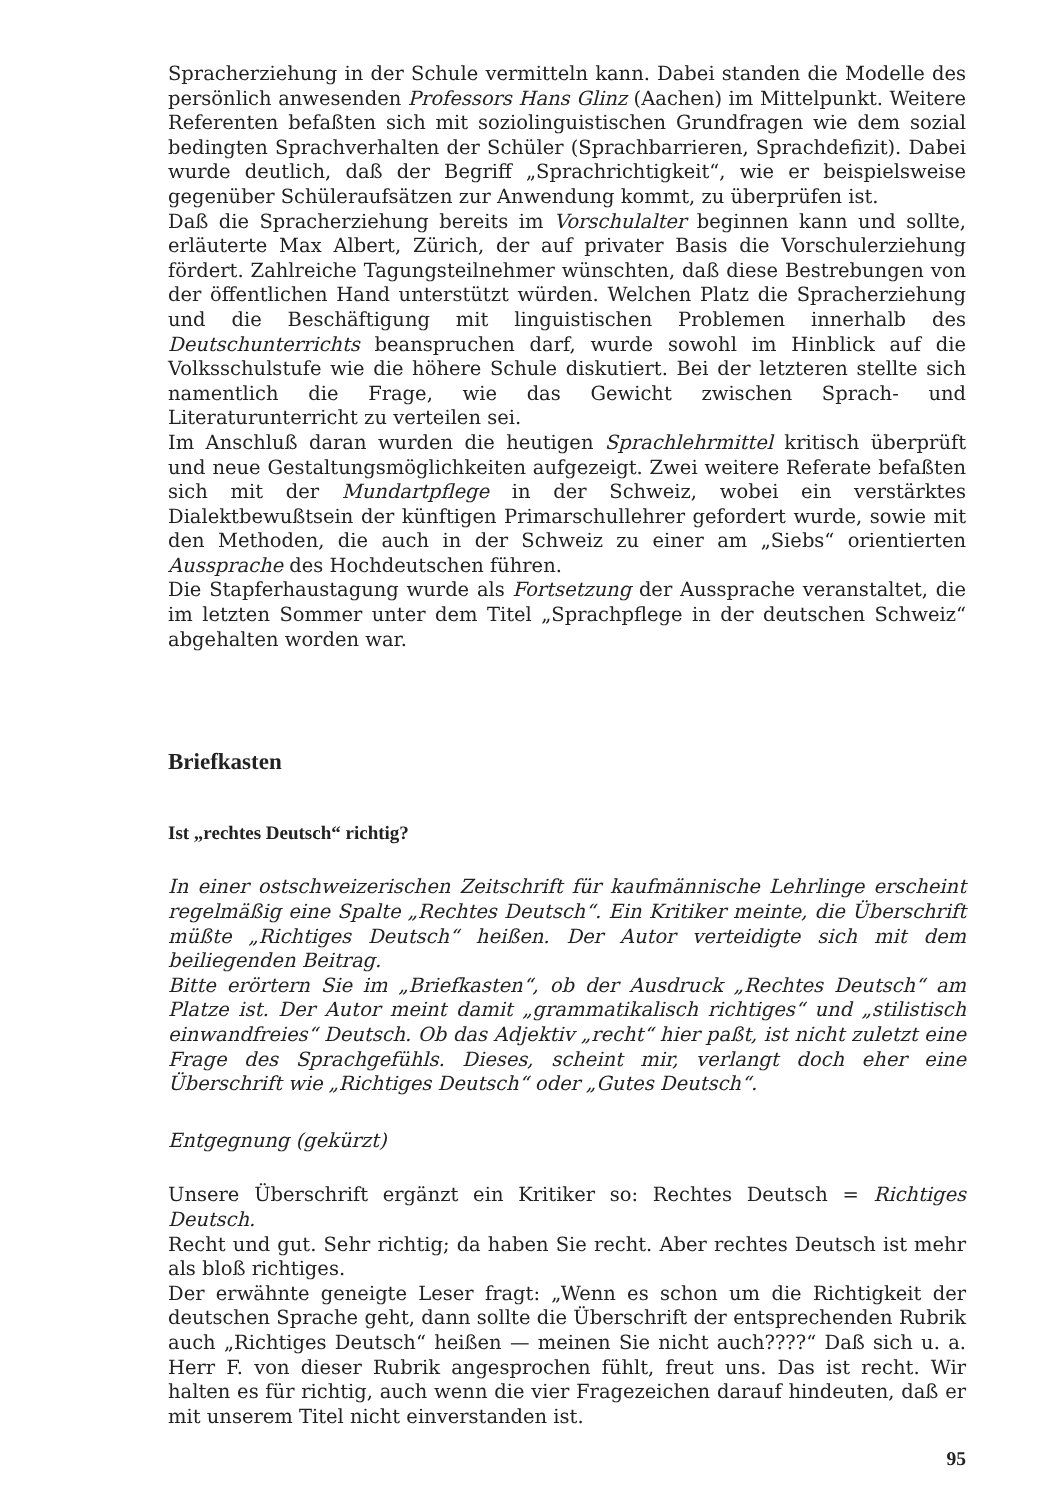Spracherziehung in der Schule vermitteln kann. Dabei standen die Modelle des persönlich anwesenden Professors Hans Glinz (Aachen) im Mittelpunkt. Weitere Referenten befaßten sich mit soziolinguistischen Grundfragen wie dem sozial bedingten Sprachverhalten der Schüler (Sprachbarrieren, Sprachdefizit). Dabei wurde deutlich, daß der Begriff „Sprachrichtigkeit“, wie er beispielsweise gegenüber Schüleraufsätzen zur Anwendung kommt, zu überprüfen ist.
Daß die Spracherziehung bereits im Vorschulalter beginnen kann und sollte, erläuterte Max Albert, Zürich, der auf privater Basis die Vorschulerziehung fördert. Zahlreiche Tagungsteilnehmer wünschten, daß diese Bestrebungen von der öffentlichen Hand unterstützt würden. Welchen Platz die Spracherziehung und die Beschäftigung mit linguistischen Problemen innerhalb des Deutschunterrichts beanspruchen darf, wurde sowohl im Hinblick auf die Volksschulstufe wie die höhere Schule diskutiert. Bei der letzteren stellte sich namentlich die Frage, wie das Gewicht zwischen Sprach- und Literaturunterricht zu verteilen sei.
Im Anschluß daran wurden die heutigen Sprachlehrmittel kritisch überprüft und neue Gestaltungsmöglichkeiten aufgezeigt. Zwei weitere Referate befaßten sich mit der Mundartpflege in der Schweiz, wobei ein verstärktes Dialektbewußtsein der künftigen Primarschullehrer gefordert wurde, sowie mit den Methoden, die auch in der Schweiz zu einer am „Siebs“ orientierten Aussprache des Hochdeutschen führen.
Die Stapferhaustagung wurde als Fortsetzung der Aussprache veranstaltet, die im letzten Sommer unter dem Titel „Sprachpflege in der deutschen Schweiz“ abgehalten worden war.
Briefkasten
Ist „rechtes Deutsch“ richtig?
In einer ostschweizerischen Zeitschrift für kaufmännische Lehrlinge erscheint regelmäßig eine Spalte „Rechtes Deutsch“. Ein Kritiker meinte, die Überschrift müßte „Richtiges Deutsch“ heißen. Der Autor verteidigte sich mit dem beiliegenden Beitrag.
Bitte erörtern Sie im „Briefkasten“, ob der Ausdruck „Rechtes Deutsch“ am Platze ist. Der Autor meint damit „grammatikalisch richtiges“ und „stilistisch einwandfreies“ Deutsch. Ob das Adjektiv „recht“ hier paßt, ist nicht zuletzt eine Frage des Sprachgefühls. Dieses, scheint mir, verlangt doch eher eine Überschrift wie „Richtiges Deutsch“ oder „Gutes Deutsch“.
Entgegnung (gekürzt)
Unsere Überschrift ergänzt ein Kritiker so: Rechtes Deutsch = Richtiges Deutsch.
Recht und gut. Sehr richtig; da haben Sie recht. Aber rechtes Deutsch ist mehr als bloß richtiges.
Der erwähnte geneigte Leser fragt: „Wenn es schon um die Richtigkeit der deutschen Sprache geht, dann sollte die Überschrift der entsprechenden Rubrik auch „Richtiges Deutsch“ heißen — meinen Sie nicht auch????“ Daß sich u. a. Herr F. von dieser Rubrik angesprochen fühlt, freut uns. Das ist recht. Wir halten es für richtig, auch wenn die vier Fragezeichen darauf hindeuten, daß er mit unserem Titel nicht einverstanden ist.
95